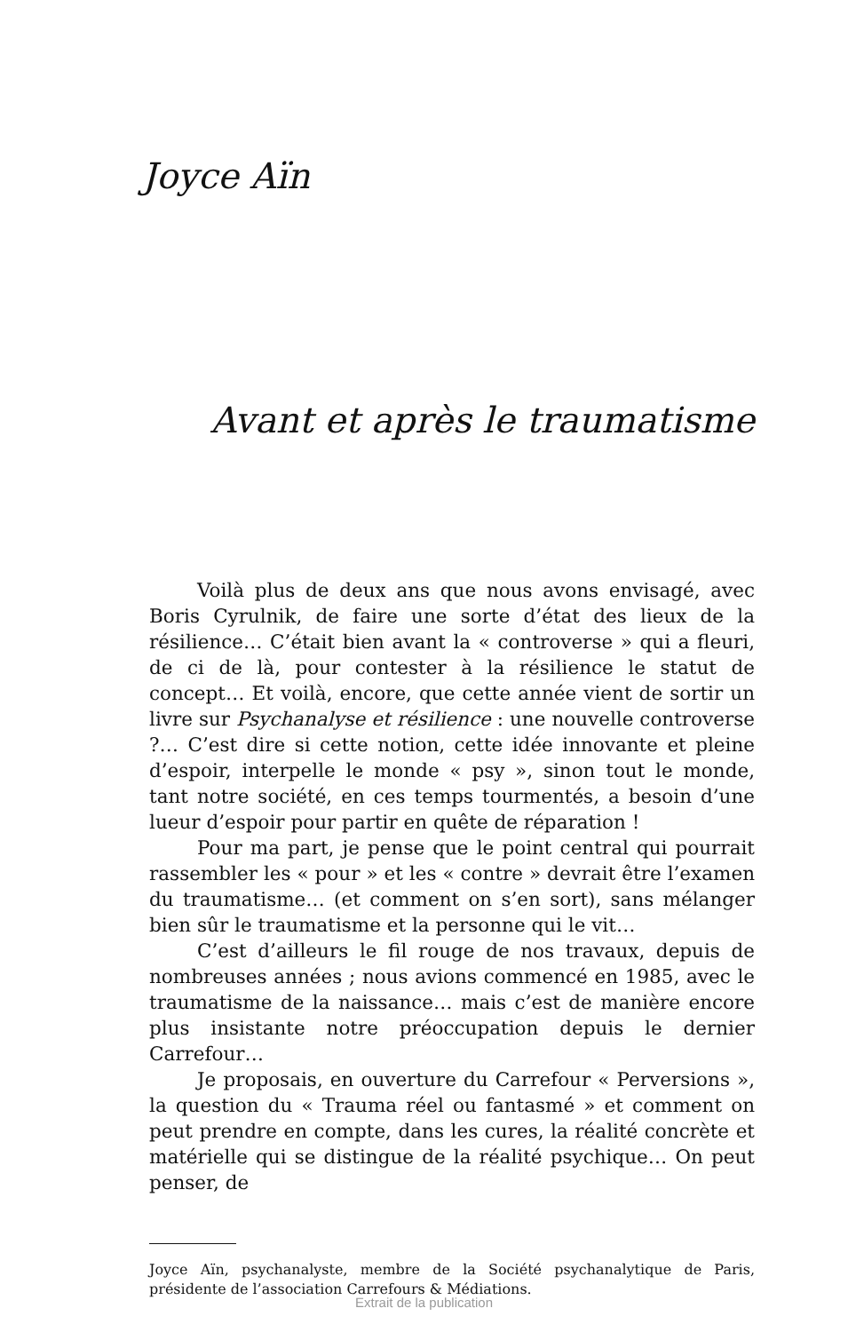Joyce Aïn
Avant et après le traumatisme
Voilà plus de deux ans que nous avons envisagé, avec Boris Cyrulnik, de faire une sorte d’état des lieux de la résilience… C’était bien avant la « controverse » qui a fleuri, de ci de là, pour contester à la résilience le statut de concept… Et voilà, encore, que cette année vient de sortir un livre sur Psychanalyse et résilience : une nouvelle controverse ?… C’est dire si cette notion, cette idée innovante et pleine d’espoir, interpelle le monde « psy », sinon tout le monde, tant notre société, en ces temps tourmentés, a besoin d’une lueur d’espoir pour partir en quête de réparation !
Pour ma part, je pense que le point central qui pourrait rassembler les « pour » et les « contre » devrait être l’examen du traumatisme… (et comment on s’en sort), sans mélanger bien sûr le traumatisme et la personne qui le vit…
C’est d’ailleurs le fil rouge de nos travaux, depuis de nombreuses années ; nous avions commencé en 1985, avec le traumatisme de la naissance… mais c’est de manière encore plus insistante notre préoccupation depuis le dernier Carrefour…
Je proposais, en ouverture du Carrefour « Perversions », la question du « Trauma réel ou fantasmé » et comment on peut prendre en compte, dans les cures, la réalité concrète et matérielle qui se distingue de la réalité psychique… On peut penser, de
Joyce Aïn, psychanalyste, membre de la Société psychanalytique de Paris, présidente de l’association Carrefours & Médiations.
Extrait de la publication